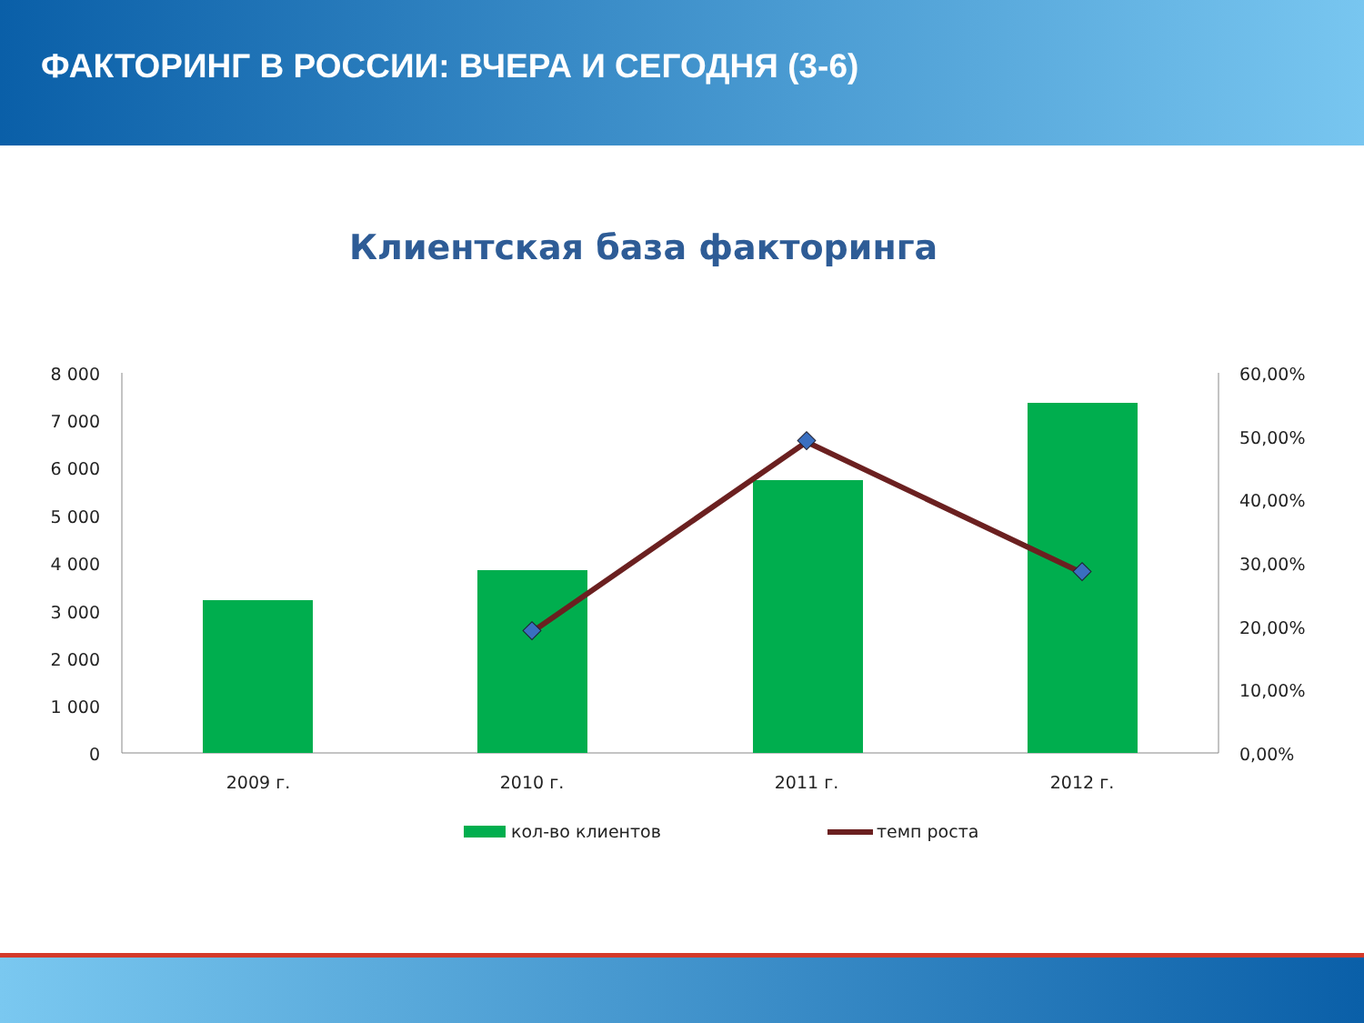ФАКТОРИНГ В РОССИИ: ВЧЕРА И СЕГОДНЯ (3-6)
Клиентская база факторинга
8 000
7 000
6 000
5 000
4 000
3 000
2 000
1 000
0
60,00%
50,00%
40,00%
30,00%
20,00%
10,00%
0,00%
2009 г.
2010 г.
2011 г.
2012 г.
кол-во клиентов
темп роста